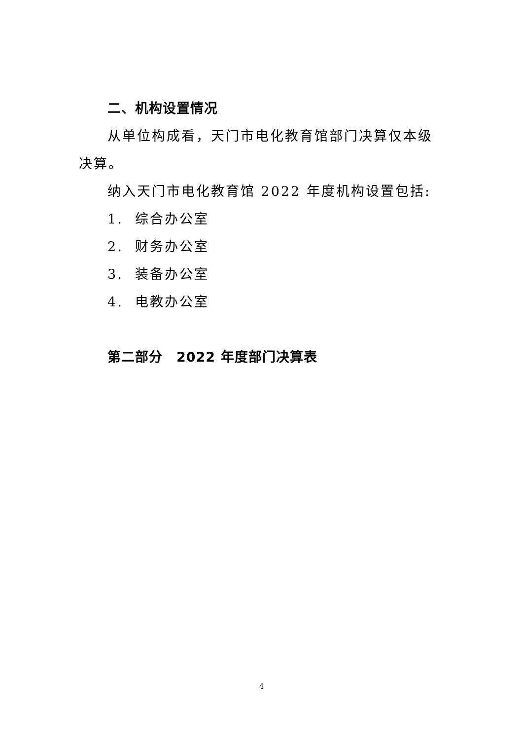二、机构设置情况
从单位构成看，天门市电化教育馆部门决算仅本级决算。
纳入天门市电化教育馆 2022 年度机构设置包括:
1. 综合办公室
2. 财务办公室
3. 装备办公室
4. 电教办公室
第二部分　2022 年度部门决算表
4